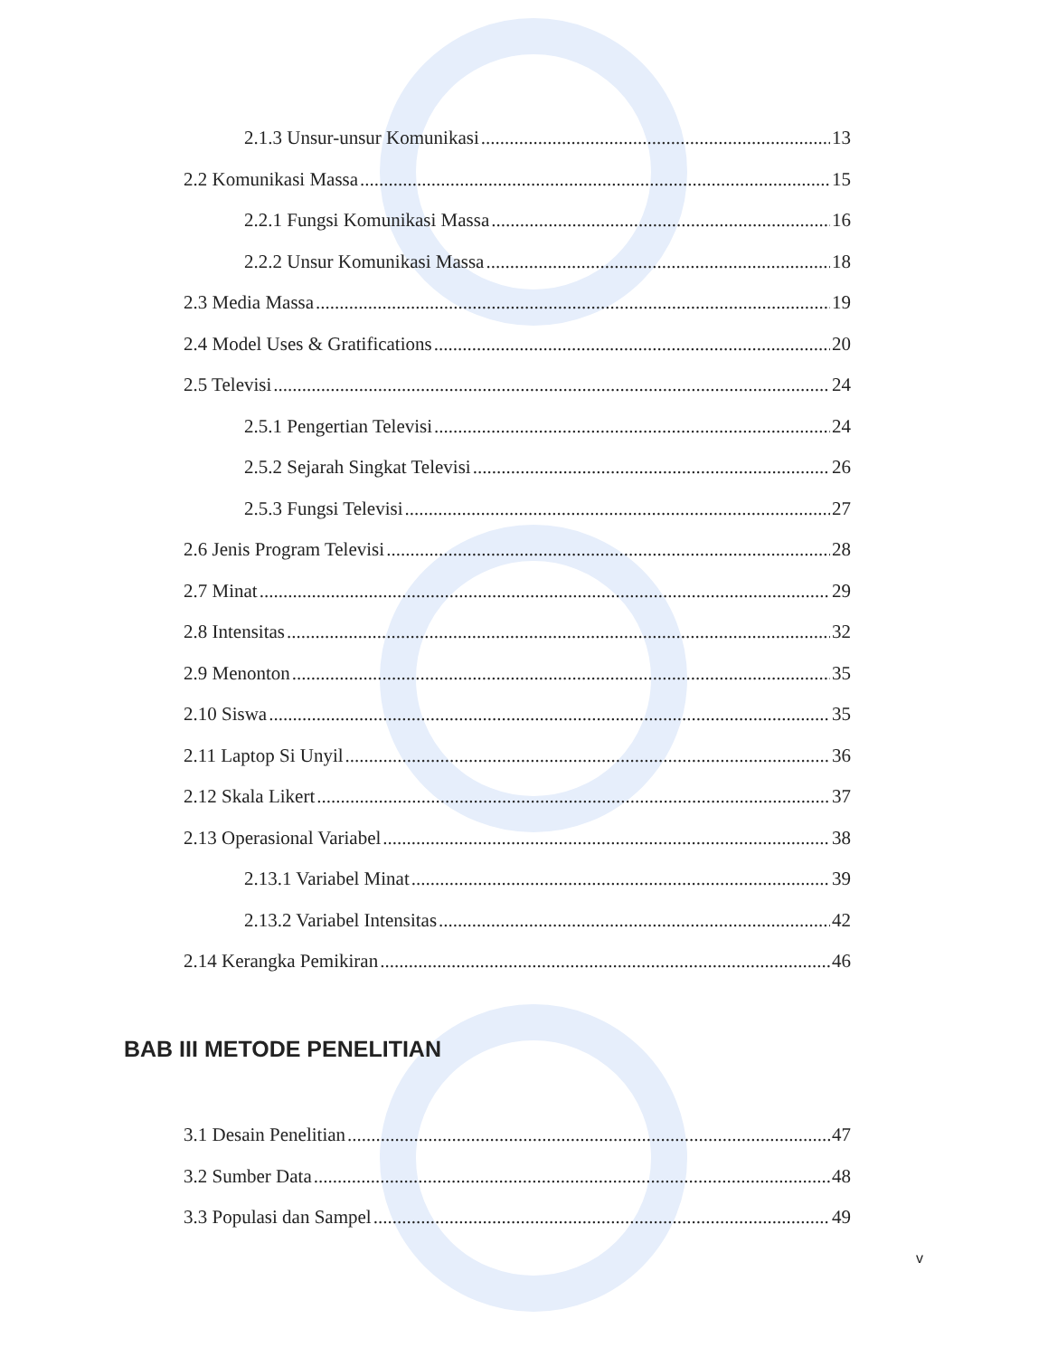2.1.3 Unsur-unsur Komunikasi 13
2.2 Komunikasi Massa 15
2.2.1 Fungsi Komunikasi Massa 16
2.2.2 Unsur Komunikasi Massa 18
2.3 Media Massa 19
2.4 Model Uses & Gratifications 20
2.5 Televisi 24
2.5.1 Pengertian Televisi 24
2.5.2 Sejarah Singkat Televisi 26
2.5.3 Fungsi Televisi 27
2.6 Jenis Program Televisi 28
2.7 Minat 29
2.8 Intensitas 32
2.9 Menonton 35
2.10 Siswa 35
2.11 Laptop Si Unyil 36
2.12 Skala Likert 37
2.13 Operasional Variabel 38
2.13.1 Variabel Minat 39
2.13.2 Variabel Intensitas 42
2.14 Kerangka Pemikiran 46
BAB III METODE PENELITIAN
3.1 Desain Penelitian 47
3.2 Sumber Data 48
3.3 Populasi dan Sampel 49
v